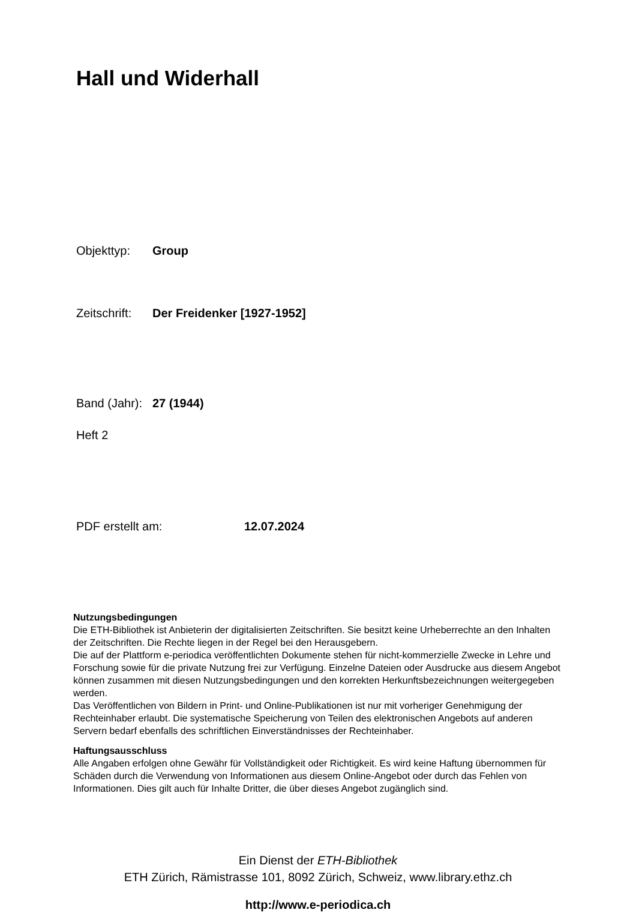Hall und Widerhall
Objekttyp: Group
Zeitschrift: Der Freidenker [1927-1952]
Band (Jahr): 27 (1944)
Heft 2
PDF erstellt am: 12.07.2024
Nutzungsbedingungen
Die ETH-Bibliothek ist Anbieterin der digitalisierten Zeitschriften. Sie besitzt keine Urheberrechte an den Inhalten der Zeitschriften. Die Rechte liegen in der Regel bei den Herausgebern.
Die auf der Plattform e-periodica veröffentlichten Dokumente stehen für nicht-kommerzielle Zwecke in Lehre und Forschung sowie für die private Nutzung frei zur Verfügung. Einzelne Dateien oder Ausdrucke aus diesem Angebot können zusammen mit diesen Nutzungsbedingungen und den korrekten Herkunftsbezeichnungen weitergegeben werden.
Das Veröffentlichen von Bildern in Print- und Online-Publikationen ist nur mit vorheriger Genehmigung der Rechteinhaber erlaubt. Die systematische Speicherung von Teilen des elektronischen Angebots auf anderen Servern bedarf ebenfalls des schriftlichen Einverständnisses der Rechteinhaber.
Haftungsausschluss
Alle Angaben erfolgen ohne Gewähr für Vollständigkeit oder Richtigkeit. Es wird keine Haftung übernommen für Schäden durch die Verwendung von Informationen aus diesem Online-Angebot oder durch das Fehlen von Informationen. Dies gilt auch für Inhalte Dritter, die über dieses Angebot zugänglich sind.
Ein Dienst der ETH-Bibliothek
ETH Zürich, Rämistrasse 101, 8092 Zürich, Schweiz, www.library.ethz.ch
http://www.e-periodica.ch